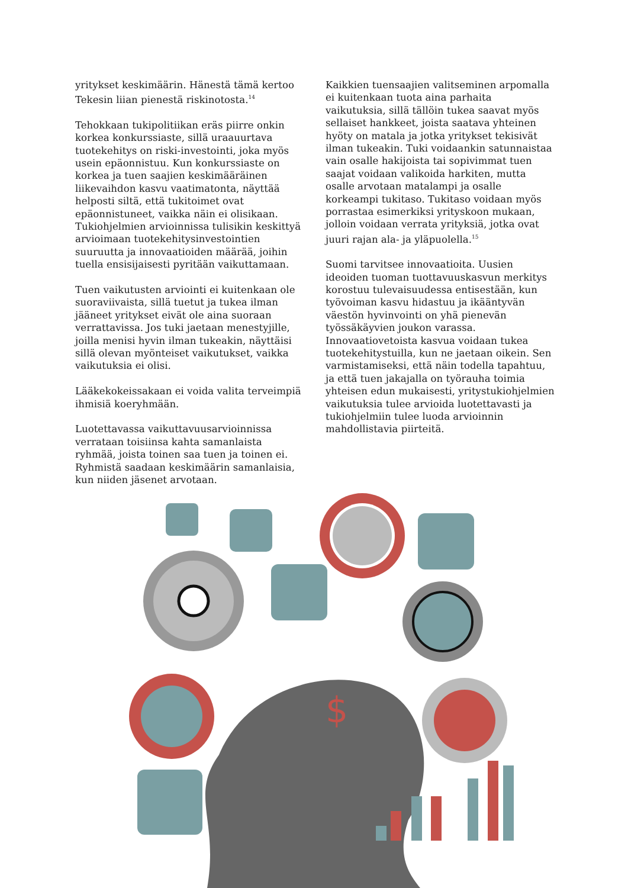yritykset keskimäärin. Hänestä tämä kertoo Tekesin liian pienestä riskinotosta.<sup>14</sup>
Tehokkaan tukipolitiikan eräs piirre onkin korkea konkurssiaste, sillä uraauurtava tuotekehitys on riski-investointi, joka myös usein epäonnistuu. Kun konkurssiaste on korkea ja tuen saajien keskimääräinen liikevaihdon kasvu vaatimatonta, näyttää helposti siltä, että tukitoimet ovat epäonnistuneet, vaikka näin ei olisikaan. Tukiohjelmien arvioinnissa tulisikin keskittyä arvioimaan tuotekehitysinvestointien suuruutta ja innovaatioiden määrää, joihin tuella ensisijaisesti pyritään vaikuttamaan.
Tuen vaikutusten arviointi ei kuitenkaan ole suoraviivaista, sillä tuetut ja tukea ilman jääneet yritykset eivät ole aina suoraan verrattavissa. Jos tuki jaetaan menestyjille, joilla menisi hyvin ilman tukeakin, näyttäisi sillä olevan myönteiset vaikutukset, vaikka vaikutuksia ei olisi.
Lääkekokeissakaan ei voida valita terveimpiä ihmisiä koeryhmään.
Luotettavassa vaikuttavuusarvioinnissa verrataan toisiinsa kahta samanlaista ryhmää, joista toinen saa tuen ja toinen ei. Ryhmistä saadaan keskimäärin samanlaisia, kun niiden jäsenet arvotaan.
Kaikkien tuensaajien valitseminen arpomalla ei kuitenkaan tuota aina parhaita vaikutuksia, sillä tällöin tukea saavat myös sellaiset hankkeet, joista saatava yhteinen hyöty on matala ja jotka yritykset tekisivät ilman tukeakin. Tuki voidaankin satunnaistaa vain osalle hakijoista tai sopivimmat tuen saajat voidaan valikoida harkiten, mutta osalle arvotaan matalampi ja osalle korkeampi tukitaso. Tukitaso voidaan myös porrastaa esimerkiksi yrityskoon mukaan, jolloin voidaan verrata yrityksiä, jotka ovat juuri rajan ala- ja yläpuolella.<sup>15</sup>
Suomi tarvitsee innovaatioita. Uusien ideoiden tuoman tuottavuuskasvun merkitys korostuu tulevaisuudessa entisestään, kun työvoiman kasvu hidastuu ja ikääntyvän väestön hyvinvointi on yhä pienevän työssäkäyvien joukon varassa. Innovaatiovetoista kasvua voidaan tukea tuotekehitystuilla, kun ne jaetaan oikein. Sen varmistamiseksi, että näin todella tapahtuu, ja että tuen jakajalla on työrauha toimia yhteisen edun mukaisesti, yritystukiohjelmien vaikutuksia tulee arvioida luotettavasti ja tukiohjelmiin tulee luoda arvioinnin mahdollistavia piirteitä.
$